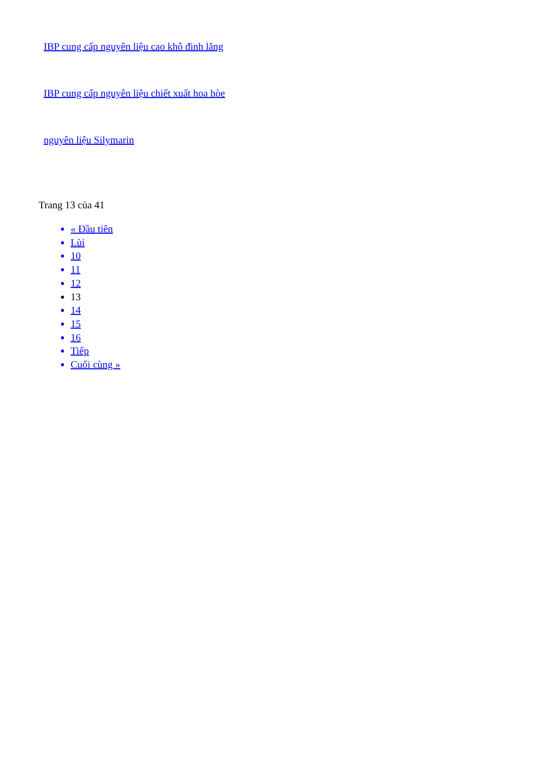IBP cung cấp nguyên liệu cao khô đinh lăng
IBP cung cấp nguyên liệu chiết xuất hoa hòe
nguyên liệu Silymarin
Trang 13 của 41
« Đầu tiên
Lùi
10
11
12
13
14
15
16
Tiếp
Cuối cùng »